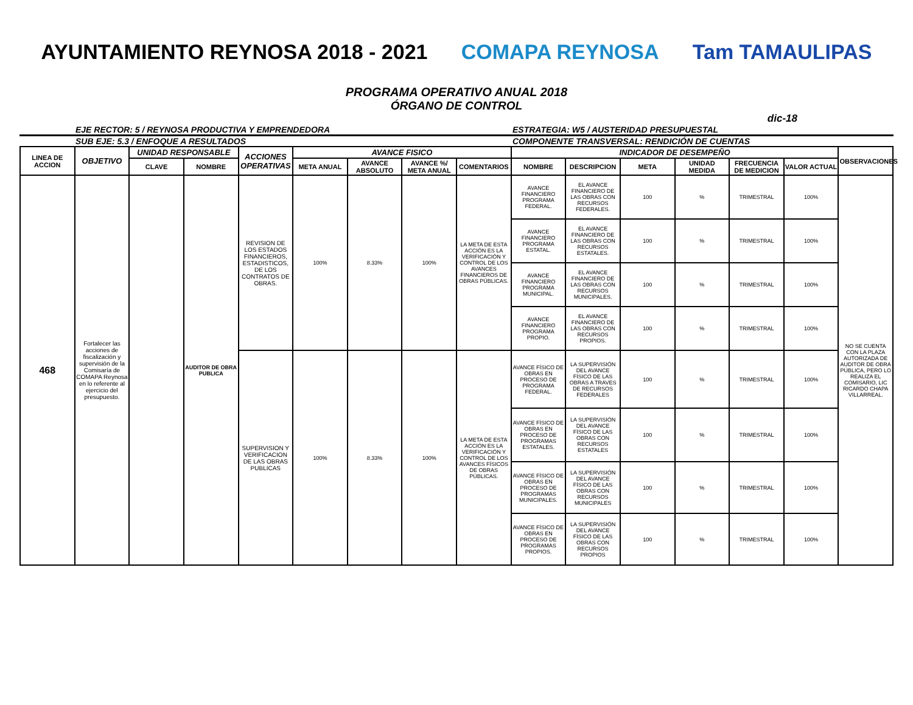AYUNTAMIENTO REYNOSA 2018 - 2021
COMAPA REYNOSA Tam TAMAULIPAS
PROGRAMA OPERATIVO ANUAL 2018
ÓRGANO DE CONTROL
dic-18
EJE RECTOR: 5 / REYNOSA PRODUCTIVA Y EMPRENDEDORA
ESTRATEGIA: W5 / AUSTERIDAD PRESUPUESTAL
SUB EJE: 5.3 / ENFOQUE A RESULTADOS
COMPONENTE TRANSVERSAL: RENDICIÓN DE CUENTAS
| LINEA DE ACCION | OBJETIVO | UNIDAD RESPONSABLE | | ACCIONES OPERATIVAS | AVANCE FISICO | | | | INDICADOR DE DESEMPEÑO | | | | | | OBSERVACIONES |
| --- | --- | --- | --- | --- | --- | --- | --- | --- | --- | --- | --- | --- | --- | --- | --- |
| | | CLAVE | NOMBRE | | META ANUAL | AVANCE ABSOLUTO | AVANCE %/ META ANUAL | COMENTARIOS | NOMBRE | DESCRIPCION | META | UNIDAD MEDIDA | FRECUENCIA DE MEDICION | VALOR ACTUAL | |
| 468 | Fortalecer las acciones de fiscalización y supervisión de la Comisaría de COMAPA Reynosa en lo referente al ejercicio del presupuesto. | | AUDITOR DE OBRA PUBLICA | REVISION DE LOS ESTADOS FINANCIEROS, ESTADISTICOS, DE LOS CONTRATOS DE OBRAS. | 100% | 8.33% | 100% | LA META DE ESTA ACCIÓN ES LA VERIFICACIÓN Y CONTROL DE LOS AVANCES FINANCIEROS DE OBRAS PÚBLICAS. | AVANCE FINANCIERO PROGRAMA FEDERAL. | EL AVANCE FINANCIERO DE LAS OBRAS CON RECURSOS FEDERALES. | 100 | % | TRIMESTRAL | 100% | NO SE CUENTA CON LA PLAZA AUTORIZADA DE AUDITOR DE OBRA PÚBLICA, PERO LO REALIZA EL COMISARIO, LIC RICARDO CHAPA VILLARREAL. |
| | | | | | | | | | AVANCE FINANCIERO PROGRAMA ESTATAL. | EL AVANCE FINANCIERO DE LAS OBRAS CON RECURSOS ESTATALES. | 100 | % | TRIMESTRAL | 100% | |
| | | | | | | | | | AVANCE FINANCIERO PROGRAMA MUNICIPAL. | EL AVANCE FINANCIERO DE LAS OBRAS CON RECURSOS MUNICIPALES. | 100 | % | TRIMESTRAL | 100% | |
| | | | | | | | | | AVANCE FINANCIERO PROGRAMA PROPIO. | EL AVANCE FINANCIERO DE LAS OBRAS CON RECURSOS PROPIOS. | 100 | % | TRIMESTRAL | 100% | |
| | | | | SUPERVISION Y VERIFICACION DE LAS OBRAS PUBLICAS | 100% | 8.33% | 100% | LA META DE ESTA ACCIÓN ES LA VERIFICACIÓN Y CONTROL DE LOS AVANCES FÍSICOS DE OBRAS PÚBLICAS. | AVANCE FÍSICO DE OBRAS EN PROCESO DE PROGRAMA FEDERAL. | LA SUPERVISIÓN DEL AVANCE FÍSICO DE LAS OBRAS A TRAVES DE RECURSOS FEDERALES | 100 | % | TRIMESTRAL | 100% | |
| | | | | | | | | | AVANCE FÍSICO DE OBRAS EN PROCESO DE PROGRAMAS ESTATALES. | LA SUPERVISIÓN DEL AVANCE FÍSICO DE LAS OBRAS CON RECURSOS ESTATALES | 100 | % | TRIMESTRAL | 100% | |
| | | | | | | | | | AVANCE FÍSICO DE OBRAS EN PROCESO DE PROGRAMAS MUNICIPALES. | LA SUPERVISIÓN DEL AVANCE FÍSICO DE LAS OBRAS CON RECURSOS MUNICIPALES | 100 | % | TRIMESTRAL | 100% | |
| | | | | | | | | | AVANCE FÍSICO DE OBRAS EN PROCESO DE PROGRAMAS PROPIOS. | LA SUPERVISIÓN DEL AVANCE FÍSICO DE LAS OBRAS CON RECURSOS PROPIOS | 100 | % | TRIMESTRAL | 100% | |